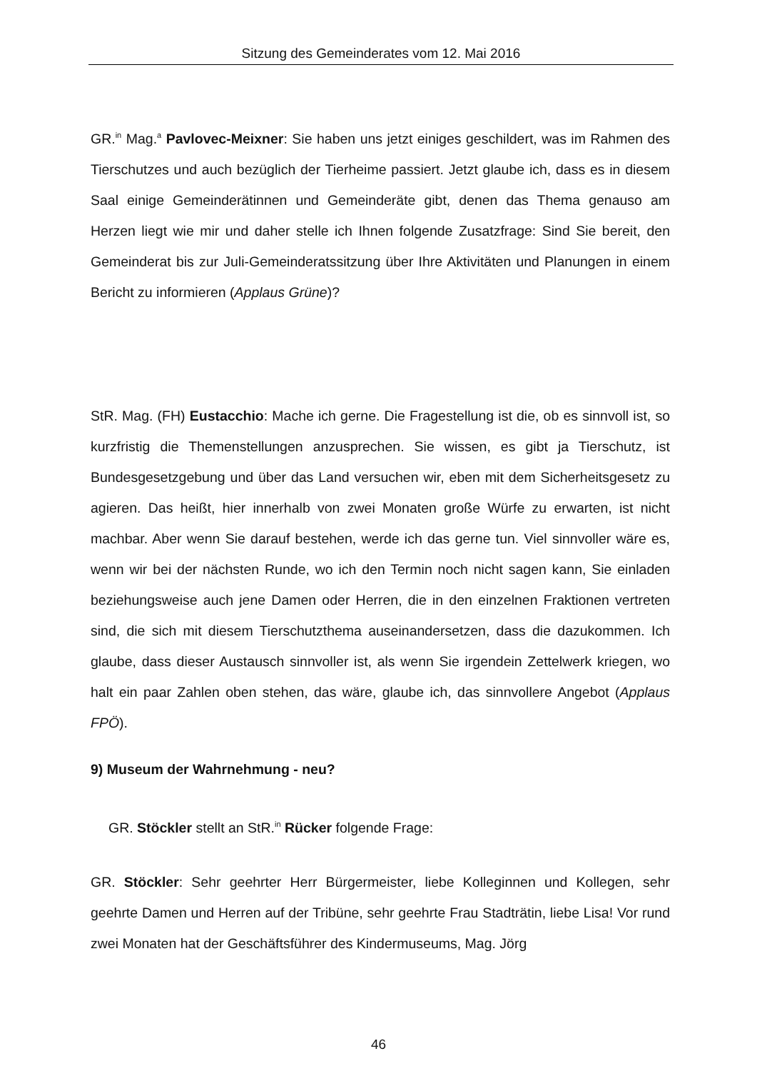Sitzung des Gemeinderates vom 12. Mai 2016
GR.<sup>in</sup> Mag.<sup>a</sup> Pavlovec-Meixner: Sie haben uns jetzt einiges geschildert, was im Rahmen des Tierschutzes und auch bezüglich der Tierheime passiert. Jetzt glaube ich, dass es in diesem Saal einige Gemeinderätinnen und Gemeinderäte gibt, denen das Thema genauso am Herzen liegt wie mir und daher stelle ich Ihnen folgende Zusatzfrage: Sind Sie bereit, den Gemeinderat bis zur Juli-Gemeinderatssitzung über Ihre Aktivitäten und Planungen in einem Bericht zu informieren (Applaus Grüne)?
StR. Mag. (FH) Eustacchio: Mache ich gerne. Die Fragestellung ist die, ob es sinnvoll ist, so kurzfristig die Themenstellungen anzusprechen. Sie wissen, es gibt ja Tierschutz, ist Bundesgesetzgebung und über das Land versuchen wir, eben mit dem Sicherheitsgesetz zu agieren. Das heißt, hier innerhalb von zwei Monaten große Würfe zu erwarten, ist nicht machbar. Aber wenn Sie darauf bestehen, werde ich das gerne tun. Viel sinnvoller wäre es, wenn wir bei der nächsten Runde, wo ich den Termin noch nicht sagen kann, Sie einladen beziehungsweise auch jene Damen oder Herren, die in den einzelnen Fraktionen vertreten sind, die sich mit diesem Tierschutzthema auseinandersetzen, dass die dazukommen. Ich glaube, dass dieser Austausch sinnvoller ist, als wenn Sie irgendein Zettelwerk kriegen, wo halt ein paar Zahlen oben stehen, das wäre, glaube ich, das sinnvollere Angebot (Applaus FPÖ).
9) Museum der Wahrnehmung - neu?
GR. Stöckler stellt an StR.<sup>in</sup> Rücker folgende Frage:
GR. Stöckler: Sehr geehrter Herr Bürgermeister, liebe Kolleginnen und Kollegen, sehr geehrte Damen und Herren auf der Tribüne, sehr geehrte Frau Stadträtin, liebe Lisa! Vor rund zwei Monaten hat der Geschäftsführer des Kindermuseums, Mag. Jörg
46